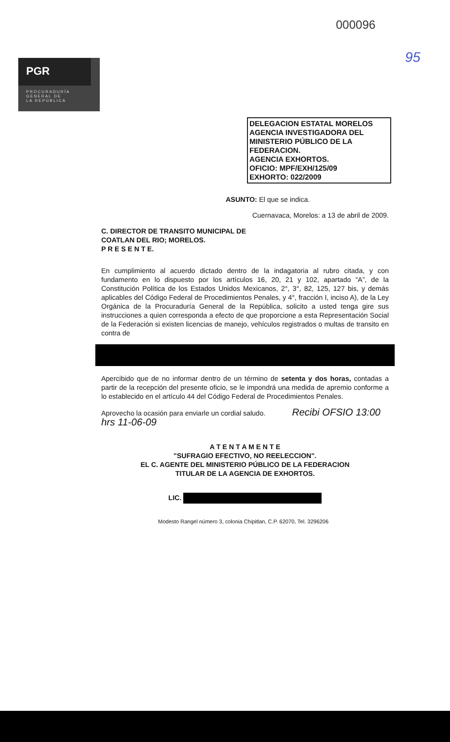000096
95
PGR
PROCURADURÍA
GENERAL DE
LA REPÚBLICA
DELEGACION ESTATAL MORELOS
AGENCIA INVESTIGADORA DEL MINISTERIO PÚBLICO DE LA FEDERACION.
AGENCIA EXHORTOS.
OFICIO: MPF/EXH/125/09
EXHORTO: 022/2009
ASUNTO: El que se indica.
Cuernavaca, Morelos: a 13 de abril de 2009.
C. DIRECTOR DE TRANSITO MUNICIPAL DE
COATLAN DEL RIO; MORELOS.
P R E S E N T E.
En cumplimiento al acuerdo dictado dentro de la indagatoria al rubro citada, y con fundamento en lo dispuesto por los artículos 16, 20, 21 y 102, apartado “A”, de la Constitución Política de los Estados Unidos Mexicanos, 2°, 3°, 82, 125, 127 bis, y demás aplicables del Código Federal de Procedimientos Penales, y 4°, fracción I, inciso A), de la Ley Orgánica de la Procuraduría General de la República, solicito a usted tenga gire sus instrucciones a quien corresponda a efecto de que proporcione a esta Representación Social de la Federación si existen licencias de manejo, vehículos registrados o multas de transito en contra de
Apercibido que de no informar dentro de un término de setenta y dos horas, contadas a partir de la recepción del presente oficio, se le impondrá una medida de apremio conforme a lo establecido en el artículo 44 del Código Federal de Procedimientos Penales.
Aprovecho la ocasión para enviarle un cordial saludo. Recibi OFSIO 13:00 hrs 11-06-09
A T E N T A M E N T E
"SUFRAGIO EFECTIVO, NO REELECCION".
EL C. AGENTE DEL MINISTERIO PÚBLICO DE LA FEDERACION
TITULAR DE LA AGENCIA DE EXHORTOS.
LIC.
Modesto Rangel número 3, colonia Chipitlan, C.P. 62070, Tel. 3296206